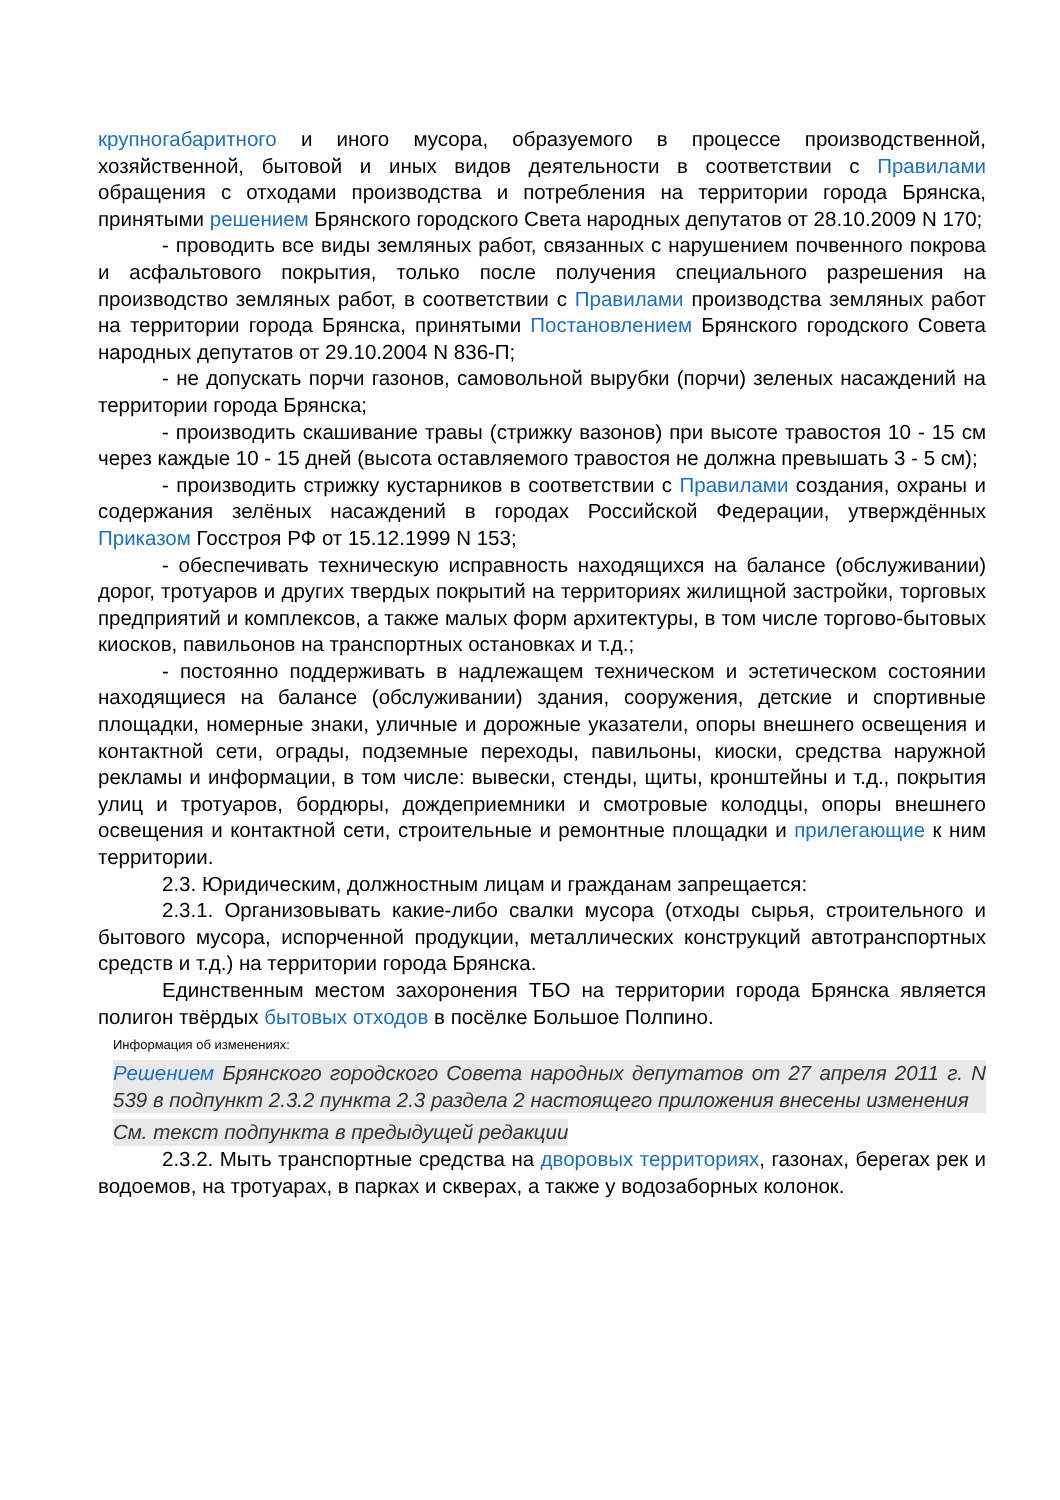крупногабаритного и иного мусора, образуемого в процессе производственной, хозяйственной, бытовой и иных видов деятельности в соответствии с Правилами обращения с отходами производства и потребления на территории города Брянска, принятыми решением Брянского городского Света народных депутатов от 28.10.2009 N 170;
- проводить все виды земляных работ, связанных с нарушением почвенного покрова и асфальтового покрытия, только после получения специального разрешения на производство земляных работ, в соответствии с Правилами производства земляных работ на территории города Брянска, принятыми Постановлением Брянского городского Совета народных депутатов от 29.10.2004 N 836-П;
- не допускать порчи газонов, самовольной вырубки (порчи) зеленых насаждений на территории города Брянска;
- производить скашивание травы (стрижку вазонов) при высоте травостоя 10 - 15 см через каждые 10 - 15 дней (высота оставляемого травостоя не должна превышать 3 - 5 см);
- производить стрижку кустарников в соответствии с Правилами создания, охраны и содержания зелёных насаждений в городах Российской Федерации, утверждённых Приказом Госстроя РФ от 15.12.1999 N 153;
- обеспечивать техническую исправность находящихся на балансе (обслуживании) дорог, тротуаров и других твердых покрытий на территориях жилищной застройки, торговых предприятий и комплексов, а также малых форм архитектуры, в том числе торгово-бытовых киосков, павильонов на транспортных остановках и т.д.;
- постоянно поддерживать в надлежащем техническом и эстетическом состоянии находящиеся на балансе (обслуживании) здания, сооружения, детские и спортивные площадки, номерные знаки, уличные и дорожные указатели, опоры внешнего освещения и контактной сети, ограды, подземные переходы, павильоны, киоски, средства наружной рекламы и информации, в том числе: вывески, стенды, щиты, кронштейны и т.д., покрытия улиц и тротуаров, бордюры, дождеприемники и смотровые колодцы, опоры внешнего освещения и контактной сети, строительные и ремонтные площадки и прилегающие к ним территории.
2.3. Юридическим, должностным лицам и гражданам запрещается:
2.3.1. Организовывать какие-либо свалки мусора (отходы сырья, строительного и бытового мусора, испорченной продукции, металлических конструкций автотранспортных средств и т.д.) на территории города Брянска.
Единственным местом захоронения ТБО на территории города Брянска является полигон твёрдых бытовых отходов в посёлке Большое Полпино.
Информация об изменениях:
Решением Брянского городского Совета народных депутатов от 27 апреля 2011 г. N 539 в подпункт 2.3.2 пункта 2.3 раздела 2 настоящего приложения внесены изменения
См. текст подпункта в предыдущей редакции
2.3.2. Мыть транспортные средства на дворовых территориях, газонах, берегах рек и водоемов, на тротуарах, в парках и скверах, а также у водозаборных колонок.